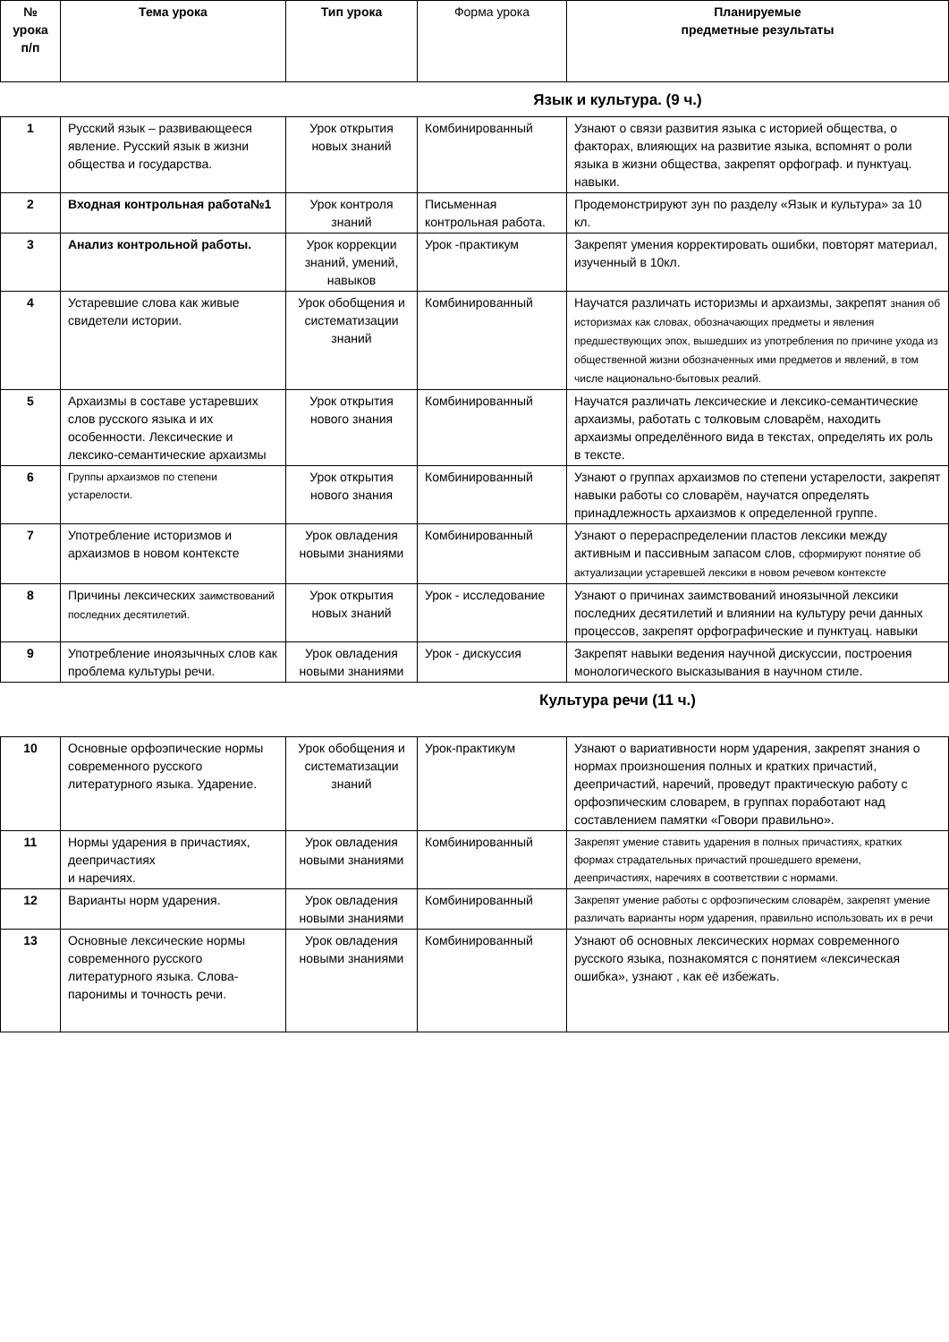| № урока п/п | Тема урока | Тип урока | Форма урока | Планируемые предметные результаты |
| --- | --- | --- | --- | --- |
| Язык и культура. (9 ч.) | | | | |
| 1 | Русский язык – развивающееся явление. Русский язык в жизни общества и государства. | Урок открытия новых знаний | Комбинированный | Узнают о связи развития языка с историей общества, о факторах, влияющих на развитие языка, вспомнят о роли языка в жизни общества, закрепят орфограф. и пунктуац. навыки. |
| 2 | Входная контрольная работа№1 | Урок контроля знаний | Письменная контрольная работа. | Продемонстрируют зун по разделу «Язык и культура» за 10 кл. |
| 3 | Анализ контрольной работы. | Урок коррекции знаний, умений, навыков | Урок -практикум | Закрепят умения корректировать ошибки, повторят материал, изученный в 10кл. |
| 4 | Устаревшие слова как живые свидетели истории. | Урок обобщения и систематизации знаний | Комбинированный | Научатся различать историзмы и архаизмы, закрепят знания об историзмах как словах, обозначающих предметы и явления предшествующих эпох, вышедших из употребления по причине ухода из общественной жизни обозначенных ими предметов и явлений, в том числе национально-бытовых реалий. |
| 5 | Архаизмы в составе устаревших слов русского языка и их особенности. Лексические и лексико-семантические архаизмы | Урок открытия нового знания | Комбинированный | Научатся различать лексические и лексико-семантические архаизмы, работать с толковым словарём, находить архаизмы определённого вида в текстах, определять их роль в тексте. |
| 6 | Группы архаизмов по степени устарелости. | Урок открытия нового знания | Комбинированный | Узнают о группах архаизмов по степени устарелости, закрепят навыки работы со словарём, научатся определять принадлежность архаизмов к определенной группе. |
| 7 | Употребление историзмов и архаизмов в новом контексте | Урок овладения новыми знаниями | Комбинированный | Узнают о перераспределении пластов лексики между активным и пассивным запасом слов, сформируют понятие об актуализации устаревшей лексики в новом речевом контексте |
| 8 | Причины лексических заимствований последних десятилетий. | Урок открытия новых знаний | Урок - исследование | Узнают о причинах заимствований иноязычной лексики последних десятилетий и влиянии на культуру речи данных процессов, закрепят орфографические и пунктуац. навыки |
| 9 | Употребление иноязычных слов как проблема культуры речи. | Урок овладения новыми знаниями | Урок - дискуссия | Закрепят навыки ведения научной дискуссии, построения монологического высказывания в научном стиле. |
| Культура речи (11 ч.) | | | | |
| 10 | Основные орфоэпические нормы современного русского литературного языка. Ударение. | Урок обобщения и систематизации знаний | Урок-практикум | Узнают о вариативности норм ударения, закрепят знания о нормах произношения полных и кратких причастий, деепричастий, наречий, проведут практическую работу с орфоэпическим словарем, в группах поработают над составлением памятки «Говори правильно». |
| 11 | Нормы ударения в причастиях, деепричастиях и наречиях. | Урок овладения новыми знаниями | Комбинированный | Закрепят умение ставить ударения в полных причастиях, кратких формах страдательных причастий прошедшего времени, деепричастиях, наречиях в соответствии с нормами. |
| 12 | Варианты норм ударения. | Урок овладения новыми знаниями | Комбинированный | Закрепят умение работы с орфоэпическим словарём, закрепят умение различать варианты норм ударения, правильно использовать их в речи |
| 13 | Основные лексические нормы современного русского литературного языка. Слова-паронимы и точность речи. | Урок овладения новыми знаниями | Комбинированный | Узнают об основных лексических нормах современного русского языка, познакомятся с понятием «лексическая ошибка», узнают , как её избежать. |